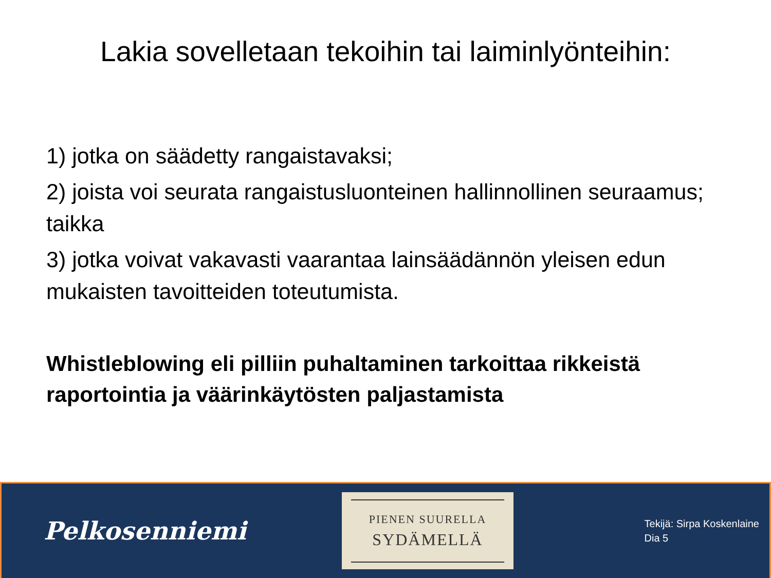Lakia sovelletaan tekoihin tai laiminlyönteihin:
1) jotka on säädetty rangaistavaksi;
2) joista voi seurata rangaistusluonteinen hallinnollinen seuraamus; taikka
3) jotka voivat vakavasti vaarantaa lainsäädännön yleisen edun mukaisten tavoitteiden toteutumista.
Whistleblowing eli pilliin puhaltaminen tarkoittaa rikkeistä raportointia ja väärinkäytösten paljastamista
Pelkosenniemi
PIENEN SUURELLA
SYDÄMELLÄ
Tekijä: Sirpa Koskenlaine
Dia 5